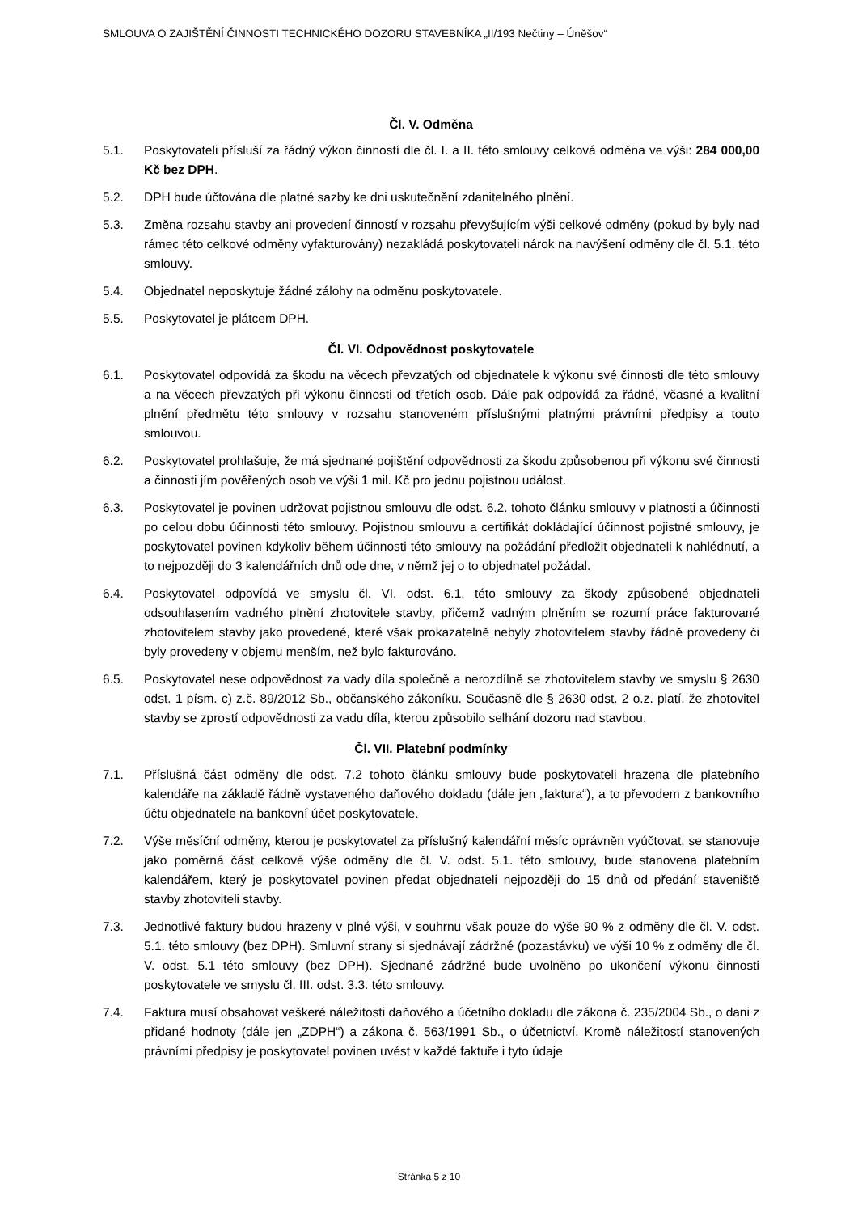SMLOUVA O ZAJIŠTĚNÍ ČINNOSTI TECHNICKÉHO DOZORU STAVEBNÍKA „II/193 Nečtiny – Úněšov“
Čl. V. Odměna
5.1. Poskytovateli přísluší za řádný výkon činností dle čl. I. a II. této smlouvy celková odměna ve výši: 284 000,00 Kč bez DPH.
5.2. DPH bude účtována dle platné sazby ke dni uskutečnění zdanitelného plnění.
5.3. Změna rozsahu stavby ani provedení činností v rozsahu převyšujícím výši celkové odměny (pokud by byly nad rámec této celkové odměny vyfakturovány) nezakládá poskytovateli nárok na navýšení odměny dle čl. 5.1. této smlouvy.
5.4. Objednatel neposkytuje žádné zálohy na odměnu poskytovatele.
5.5. Poskytovatel je plátcem DPH.
Čl. VI. Odpovědnost poskytovatele
6.1. Poskytovatel odpovídá za škodu na věcech převzatých od objednatele k výkonu své činnosti dle této smlouvy a na věcech převzatých při výkonu činnosti od třetích osob. Dále pak odpovídá za řádné, včasné a kvalitní plnění předmětu této smlouvy v rozsahu stanoveném příslušnými platnými právními předpisy a touto smlouvou.
6.2. Poskytovatel prohlašuje, že má sjednané pojištění odpovědnosti za škodu způsobenou při výkonu své činnosti a činnosti jím pověřených osob ve výši 1 mil. Kč pro jednu pojistnou událost.
6.3. Poskytovatel je povinen udržovat pojistnou smlouvu dle odst. 6.2. tohoto článku smlouvy v platnosti a účinnosti po celou dobu účinnosti této smlouvy. Pojistnou smlouvu a certifikát dokládající účinnost pojistné smlouvy, je poskytovatel povinen kdykoliv během účinnosti této smlouvy na požádání předložit objednateli k nahlédnutí, a to nejpozději do 3 kalendářních dnů ode dne, v němž jej o to objednatel požádal.
6.4. Poskytovatel odpovídá ve smyslu čl. VI. odst. 6.1. této smlouvy za škody způsobené objednateli odsouhlasením vadného plnění zhotovitele stavby, přičemž vadným plněním se rozumí práce fakturované zhotovitelem stavby jako provedené, které však prokazatelně nebyly zhotovitelem stavby řádně provedeny či byly provedeny v objemu menším, než bylo fakturováno.
6.5. Poskytovatel nese odpovědnost za vady díla společně a nerozdílně se zhotovitelem stavby ve smyslu § 2630 odst. 1 písm. c) z.č. 89/2012 Sb., občanského zákoníku. Současně dle § 2630 odst. 2 o.z. platí, že zhotovitel stavby se zprostí odpovědnosti za vadu díla, kterou způsobilo selhání dozoru nad stavbou.
Čl. VII. Platební podmínky
7.1. Příslušná část odměny dle odst. 7.2 tohoto článku smlouvy bude poskytovateli hrazena dle platebního kalendáře na základě řádně vystaveného daňového dokladu (dále jen „faktura“), a to převodem z bankovního účtu objednatele na bankovní účet poskytovatele.
7.2. Výše měsíční odměny, kterou je poskytovatel za příslušný kalendářní měsíc oprávněn vyúčtovat, se stanovuje jako poměrná část celkové výše odměny dle čl. V. odst. 5.1. této smlouvy, bude stanovena platebním kalendářem, který je poskytovatel povinen předat objednateli nejpozději do 15 dnů od předání staveniště stavby zhotoviteli stavby.
7.3. Jednotlivé faktury budou hrazeny v plné výši, v souhrnu však pouze do výše 90 % z odměny dle čl. V. odst. 5.1. této smlouvy (bez DPH). Smluvní strany si sjednávají zádržné (pozastávku) ve výši 10 % z odměny dle čl. V. odst. 5.1 této smlouvy (bez DPH). Sjednané zádržné bude uvolněno po ukončení výkonu činnosti poskytovatele ve smyslu čl. III. odst. 3.3. této smlouvy.
7.4. Faktura musí obsahovat veškeré náležitosti daňového a účetního dokladu dle zákona č. 235/2004 Sb., o dani z přidané hodnoty (dále jen „ZDPH“) a zákona č. 563/1991 Sb., o účetnictví. Kromě náležitostí stanovených právními předpisy je poskytovatel povinen uvést v každé faktuře i tyto údaje
Stránka 5 z 10